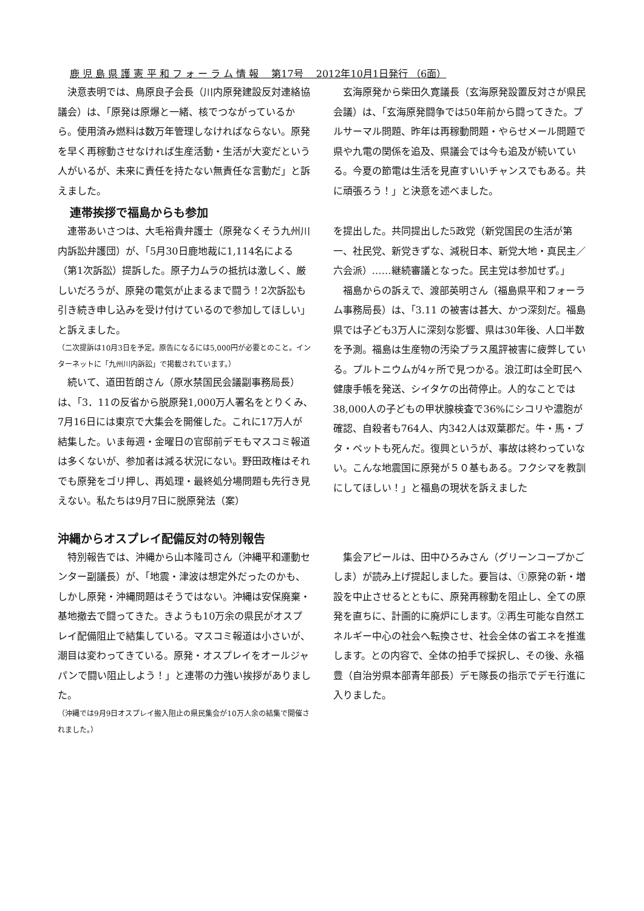鹿 児 島 県 護 憲 平 和 フ ォ ー ラ ム 情 報 　第17号 　2012年10月1日発行 （6面）
決意表明では、鳥原良子会長（川内原発建設反対連絡協議会）は、「原発は原爆と一緒、核でつながっているから。使用済み燃料は数万年管理しなければならない。原発を早く再稼動させなければ生産活動・生活が大変だという人がいるが、未来に責任を持たない無責任な言動だ」と訴えました。
玄海原発から柴田久寛議長（玄海原発設置反対さが県民会議）は、「玄海原発闘争では50年前から闘ってきた。プルサーマル問題、昨年は再稼動問題・やらせメール問題で県や九電の関係を追及、県議会では今も追及が続いている。今夏の節電は生活を見直すいいチャンスでもある。共に頑張ろう！」と決意を述べました。
連帯挨拶で福島からも参加
連帯あいさつは、大毛裕貴弁護士（原発なくそう九州川内訴訟弁護団）が、「5月30日鹿地裁に1,114名による（第1次訴訟）提訴した。原子力ムラの抵抗は激しく、厳しいだろうが、原発の電気が止まるまで闘う！2次訴訟も引き続き申し込みを受け付けているので参加してほしい」と訴えました。
（二次提訴は10月3日を予定。原告になるには5,000円が必要とのこと。インターネットに「九州川内訴訟」で掲載されています。）
続いて、道田哲朗さん（原水禁国民会議副事務局長）は、「3．11の反省から脱原発1,000万人署名をとりくみ､7月16日には東京で大集会を開催した。これに17万人が結集した。いま毎週・金曜日の官邸前デモもマスコミ報道は多くないが、参加者は減る状況にない。野田政権はそれでも原発をゴリ押し、再処理・最終処分場問題も先行き見えない。私たちは9月7日に脱原発法（案）
を提出した。共同提出した5政党（新党国民の生活が第一、社民党、新党きずな、減税日本、新党大地・真民主／六会派）……継続審議となった。民主党は参加せず。」
福島からの訴えで、渡部英明さん（福島県平和フォーラム事務局長）は、「3.11 の被害は甚大、かつ深刻だ。福島県では子ども3万人に深刻な影響、県は30年後、人口半数を予測。福島は生産物の汚染プラス風評被害に疲弊している。プルトニウムが4ヶ所で見つかる。浪江町は全町民へ健康手帳を発送、シイタケの出荷停止。人的なことでは38,000人の子どもの甲状腺検査で36%にシコリや濃胞が確認、自殺者も764人、内342人は双葉郡だ。牛・馬・ブタ・ペットも死んだ。復興というが、事故は終わっていない。こんな地震国に原発が５０基もある。フクシマを教訓にしてほしい！」と福島の現状を訴えました
沖縄からオスプレイ配備反対の特別報告
特別報告では、沖縄から山本隆司さん（沖縄平和運動センター副議長）が、「地震・津波は想定外だったのかも、しかし原発・沖縄問題はそうではない。沖縄は安保廃棄・基地撤去で闘ってきた。きようも10万余の県民がオスプレイ配備阻止で結集している。マスコミ報道は小さいが、潮目は変わってきている。原発・オスプレイをオールジャパンで闘い阻止しよう！」と連帯の力強い挨拶がありました。
（沖縄では9月9日オスプレイ搬入阻止の県民集会が10万人余の結集で開催されました。）
集会アピールは、田中ひろみさん（グリーンコープかごしま）が読み上げ提起しました。要旨は、①原発の新・増設を中止させるとともに、原発再稼動を阻止し、全ての原発を直ちに、計画的に廃炉にします。②再生可能な自然エネルギー中心の社会へ転換させ、社会全体の省エネを推進します。との内容で、全体の拍手で採択し、その後、永福豊（自治労県本部青年部長）デモ隊長の指示でデモ行進に入りました。